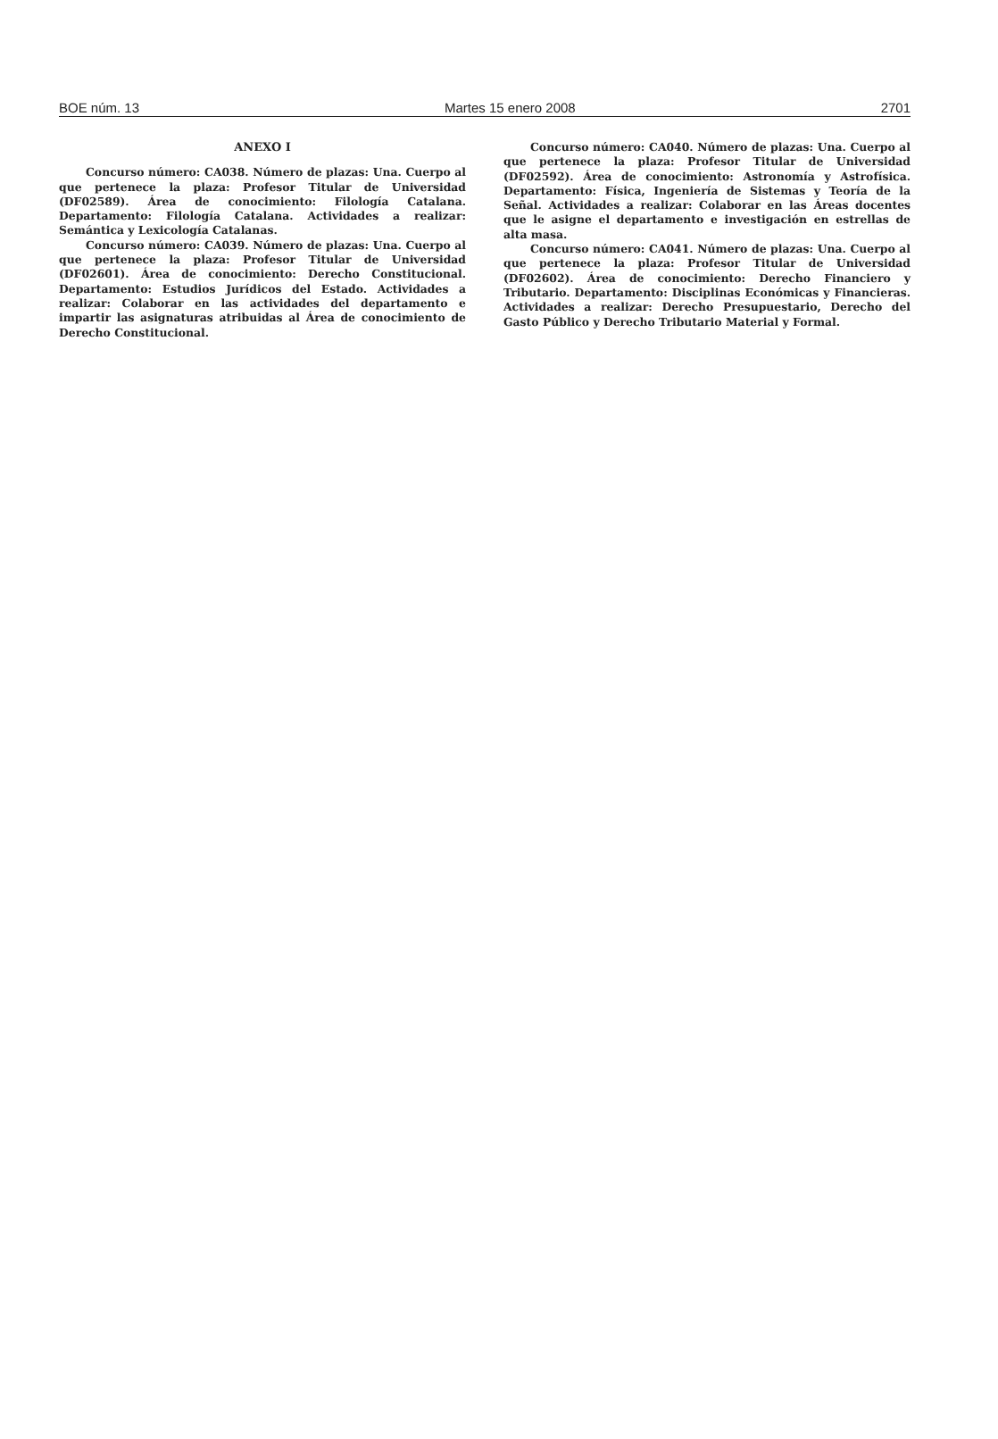BOE núm. 13 Martes 15 enero 2008 2701
ANEXO I
Concurso número: CA038. Número de plazas: Una. Cuerpo al que pertenece la plaza: Profesor Titular de Universidad (DF02589). Área de conocimiento: Filología Catalana. Departamento: Filología Catalana. Actividades a realizar: Semántica y Lexicología Catalanas.
Concurso número: CA039. Número de plazas: Una. Cuerpo al que pertenece la plaza: Profesor Titular de Universidad (DF02601). Área de conocimiento: Derecho Constitucional. Departamento: Estudios Jurídicos del Estado. Actividades a realizar: Colaborar en las actividades del departamento e impartir las asignaturas atribuidas al Área de conocimiento de Derecho Constitucional.
Concurso número: CA040. Número de plazas: Una. Cuerpo al que pertenece la plaza: Profesor Titular de Universidad (DF02592). Área de conocimiento: Astronomía y Astrofísica. Departamento: Física, Ingeniería de Sistemas y Teoría de la Señal. Actividades a realizar: Colaborar en las Áreas docentes que le asigne el departamento e investigación en estrellas de alta masa.
Concurso número: CA041. Número de plazas: Una. Cuerpo al que pertenece la plaza: Profesor Titular de Universidad (DF02602). Área de conocimiento: Derecho Financiero y Tributario. Departamento: Disciplinas Económicas y Financieras. Actividades a realizar: Derecho Presupuestario, Derecho del Gasto Público y Derecho Tributario Material y Formal.